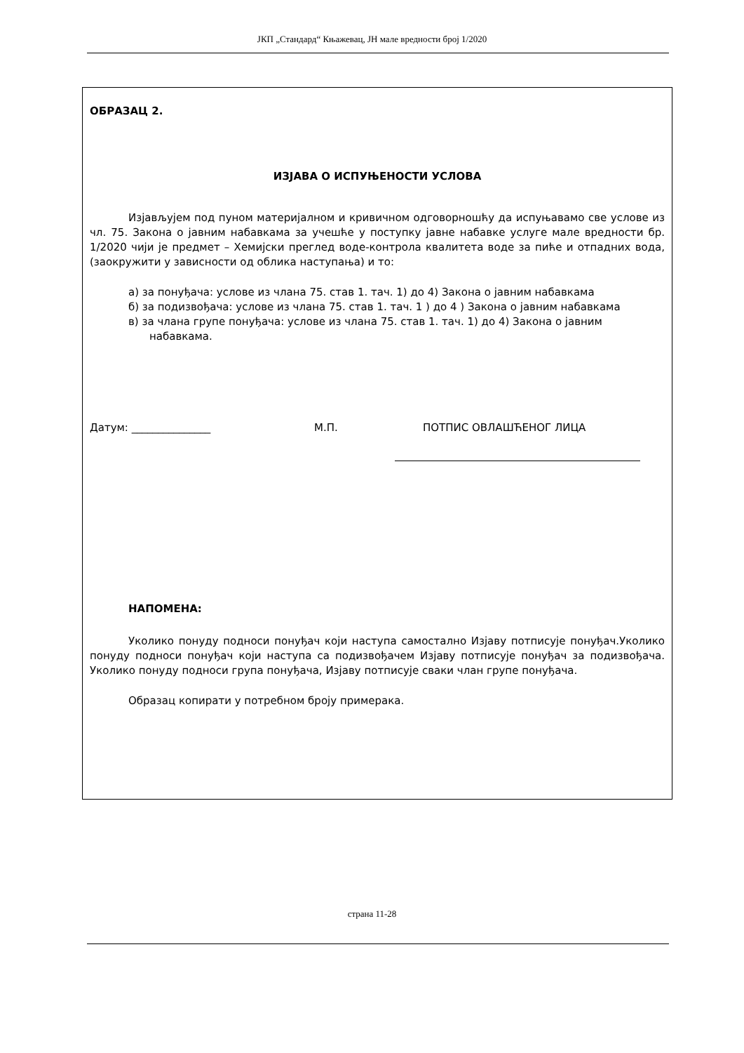ЈКП „Стандард“ Књажевац, ЈН мале вредности број 1/2020
ОБРАЗАЦ 2.
ИЗЈАВА О ИСПУЊЕНОСТИ УСЛОВА
Изјављујем под пуном материјалном и кривичном одговорношћу да испуњавамо све услове из чл. 75. Закона о јавним набавкама за учешће у поступку јавне набавке услуге мале вредности бр. 1/2020 чији је предмет – Хемијски преглед воде-контрола квалитета воде за пиће и отпадних вода, (заокружити у зависности од облика наступања) и то:
а) за понуђача: услове из члана 75. став 1. тач. 1) до 4) Закона о јавним набавкама
б) за подизвођача: услове из члана 75. став 1. тач. 1 ) до 4 ) Закона о јавним набавкама
в) за члана групе понуђача: услове из члана 75. став 1. тач. 1) до 4) Закона о јавним набавкама.
Датум: _______________ М.П. ПОТПИС ОВЛАШЋЕНОГ ЛИЦА
НАПОМЕНА:
Уколико понуду подноси понуђач који наступа самостално Изјаву потписује понуђач.Уколико понуду подноси понуђач који наступа са подизвођачем Изјаву потписује понуђач за подизвођача. Уколико понуду подноси група понуђача, Изјаву потписује сваки члан групе понуђача.
Образац копирати у потребном броју примерака.
страна 11-28